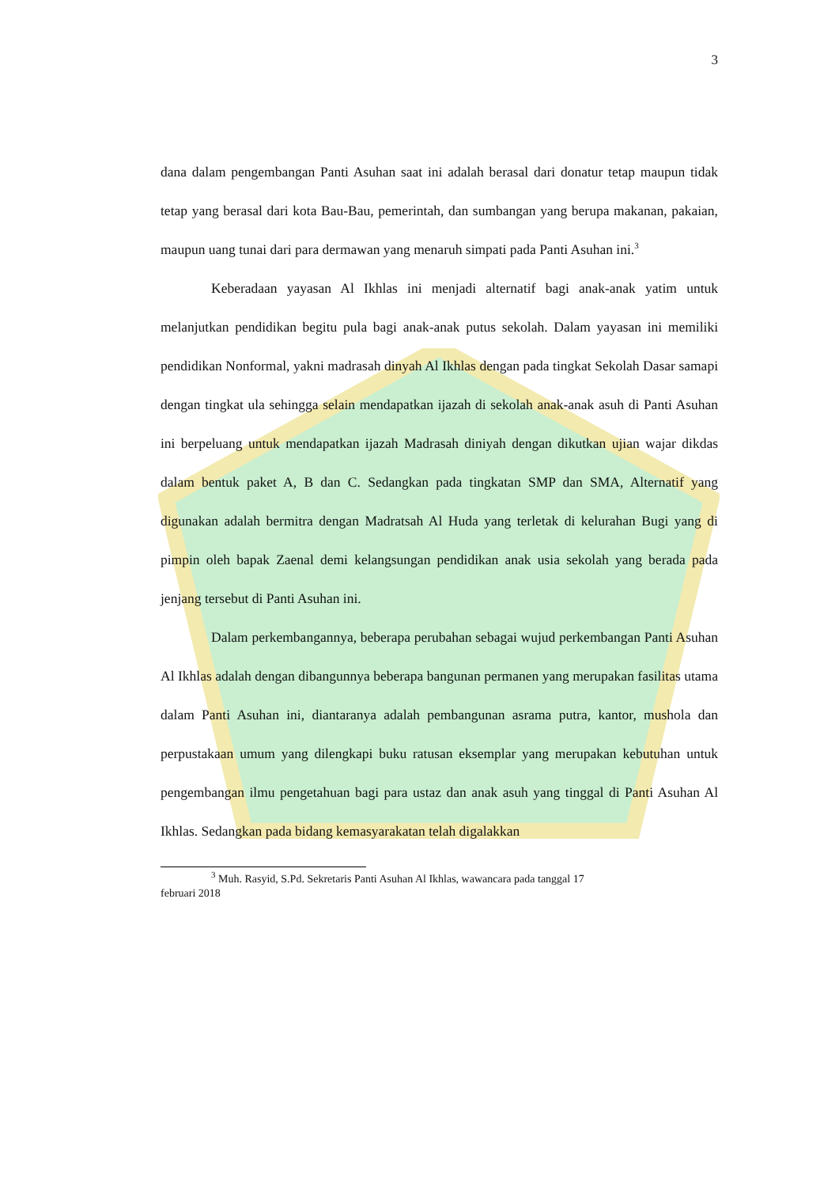3
dana dalam pengembangan Panti Asuhan saat ini adalah berasal dari donatur tetap maupun tidak tetap yang berasal dari kota Bau-Bau, pemerintah, dan sumbangan yang berupa makanan, pakaian, maupun uang tunai dari para dermawan yang menaruh simpati pada Panti Asuhan ini.<sup>3</sup>
Keberadaan yayasan Al Ikhlas ini menjadi alternatif bagi anak-anak yatim untuk melanjutkan pendidikan begitu pula bagi anak-anak putus sekolah. Dalam yayasan ini memiliki pendidikan Nonformal, yakni madrasah dinyah Al Ikhlas dengan pada tingkat Sekolah Dasar samapi dengan tingkat ula sehingga selain mendapatkan ijazah di sekolah anak-anak asuh di Panti Asuhan ini berpeluang untuk mendapatkan ijazah Madrasah diniyah dengan dikutkan ujian wajar dikdas dalam bentuk paket A, B dan C. Sedangkan pada tingkatan SMP dan SMA, Alternatif yang digunakan adalah bermitra dengan Madratsah Al Huda yang terletak di kelurahan Bugi yang di pimpin oleh bapak Zaenal demi kelangsungan pendidikan anak usia sekolah yang berada pada jenjang tersebut di Panti Asuhan ini.
Dalam perkembangannya, beberapa perubahan sebagai wujud perkembangan Panti Asuhan Al Ikhlas adalah dengan dibangunnya beberapa bangunan permanen yang merupakan fasilitas utama dalam Panti Asuhan ini, diantaranya adalah pembangunan asrama putra, kantor, mushola dan perpustakaan umum yang dilengkapi buku ratusan eksemplar yang merupakan kebutuhan untuk pengembangan ilmu pengetahuan bagi para ustaz dan anak asuh yang tinggal di Panti Asuhan Al Ikhlas. Sedangkan pada bidang kemasyarakatan telah digalakkan
<sup>3</sup> Muh. Rasyid, S.Pd. Sekretaris Panti Asuhan Al Ikhlas, wawancara pada tanggal 17
februari 2018